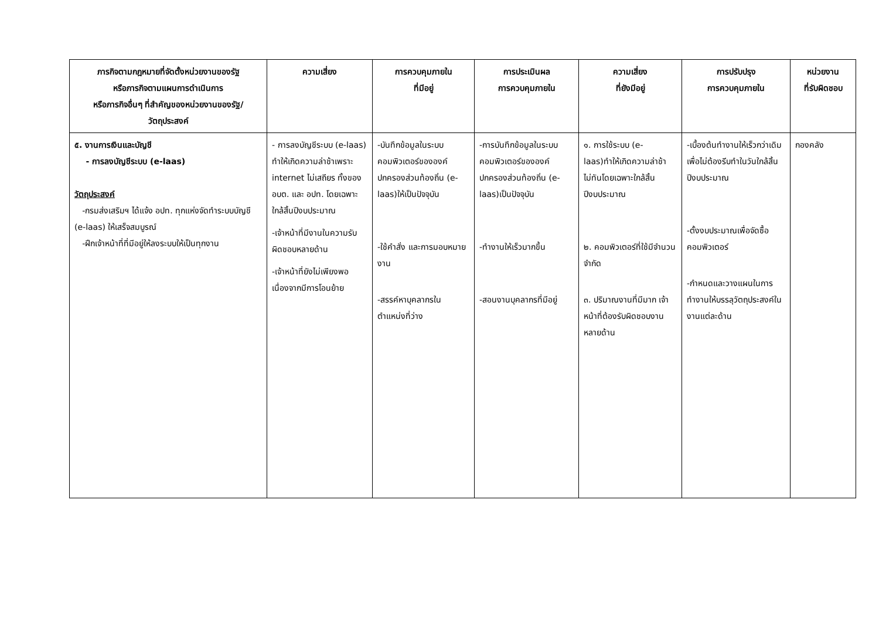| ภารกิจตามกฎหมายที่จัดตั้งหน่วยงานของรัฐ หรือภารกิจตามแผนการดำเนินการ หรือภารกิจอื่นๆ ที่สำคัญของหน่วยงานของรัฐ/ วัตถุประสงค์ | ความเสี่ยง | การควบคุมภายใน ที่มีอยู่ | การประเมินผล การควบคุมภายใน | ความเสี่ยง ที่ยังมีอยู่ | การปรับปรุง การควบคุมภายใน | หน่วยงาน ที่รับผิดชอบ |
| --- | --- | --- | --- | --- | --- | --- |
| ๕. งานการเงินและบัญชี - การลงบัญชีระบบ (e-laas) วัตถุประสงค์ -กรมส่งเสริมฯ ได้แจ้ง อปท. ทุกแห่งจัดทำระบบบัญชี (e-laas) ให้เสร็จสมบูรณ์ -ฝึกเจ้าหน้าที่ที่มีอยู่ให้ลงระบบให้เป็นทุกงาน | - การลงบัญชีระบบ (e-laas) ทำให้เกิดความล่าช้าเพราะ internet ไม่เสถียร ทั้งของ อบต. และ อปท. โดยเฉพาะใกล้สิ้นปีงบประมาณ -เจ้าหน้าที่มีงานในความรับผิดชอบหลายด้าน -เจ้าหน้าที่ยังไม่เพียงพอเนื่องจากมีการโอนย้าย | -บันทึกข้อมูลในระบบคอมพิวเตอร์ขององค์ปกครองส่วนท้องถิ่น (e-laas)ให้เป็นปัจจุบัน -ใช้คำสั่ง และการมอบหมายงาน -สรรค์หาบุคลากรในตำแหน่งที่ว่าง | -การบันทึกข้อมูลในระบบคอมพิวเตอร์ขององค์ปกครองส่วนท้องถิ่น (e-laas)เป็นปัจจุบัน -ทำงานให้เร็วมากขึ้น -สอนงานบุคลากรที่มีอยู่ | ๑. การใช้ระบบ (e-laas)ทำให้เกิดความล่าช้าไม่ทันโดยเฉพาะใกล้สิ้นปีงบประมาณ ๒. คอมพิวเตอร์ที่ใช้มีจำนวนจำกัด ๓. ปริมาณงานที่มีมาก เจ้าหน้าที่ต้องรับผิดชอบงานหลายด้าน | -เบื้องต้นทำงานให้เร็วกว่าเดิมเพื่อไม่ต้องรีบทำในวันใกล้สิ้น ปีงบประมาณ -ตั้งงบประมาณเพื่อจัดซื้อคอมพิวเตอร์ -กำหนดและวางแผนในการทำงานให้บรรลุวัตถุประสงค์ในงานแต่ละด้าน | กองคลัง |